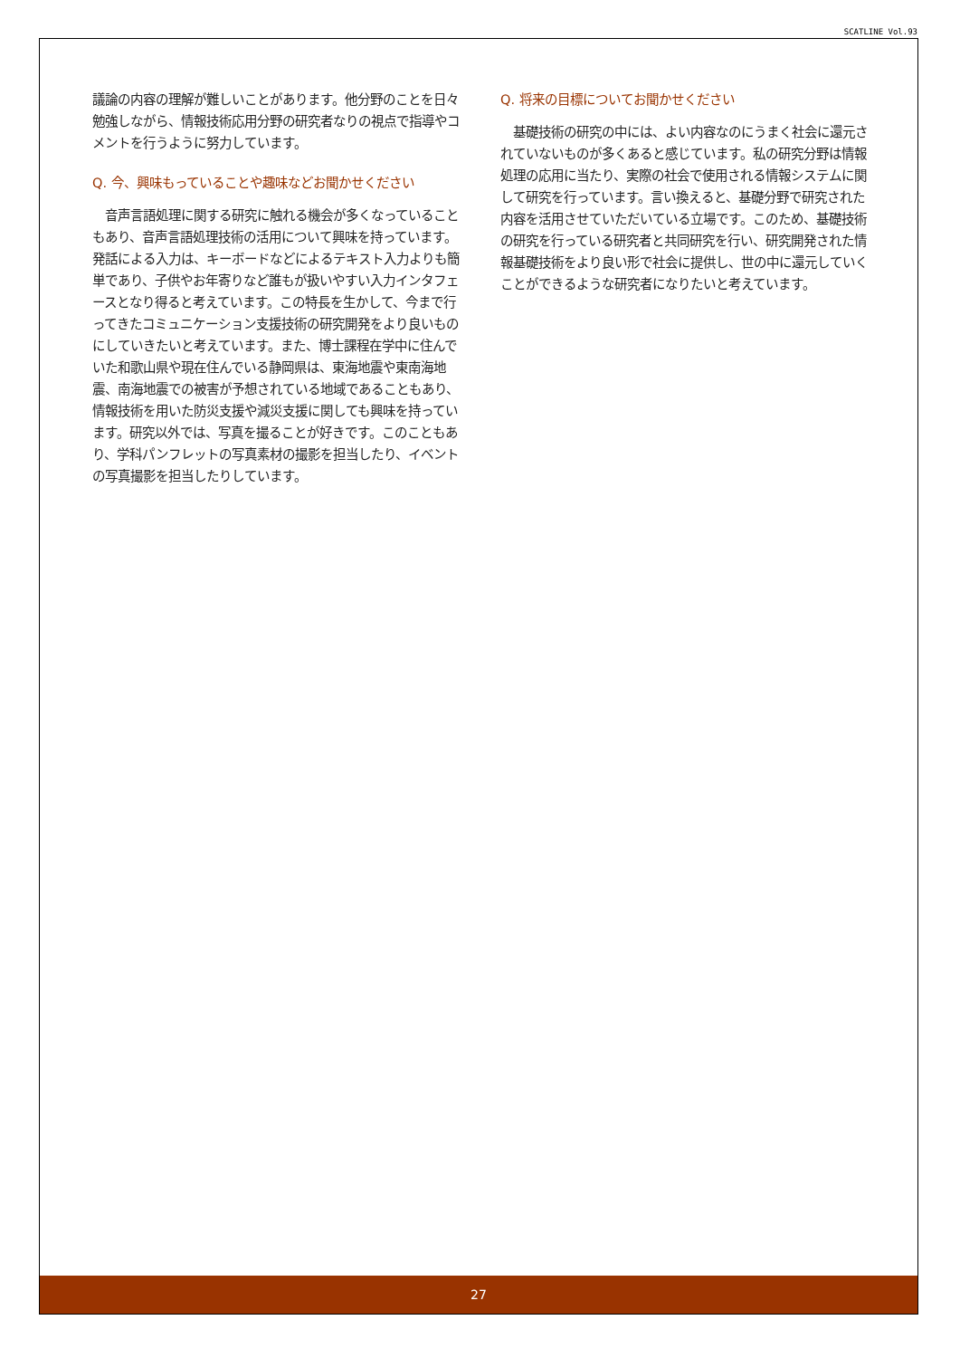SCATLINE Vol.93
議論の内容の理解が難しいことがあります。他分野のことを日々勉強しながら、情報技術応用分野の研究者なりの視点で指導やコメントを行うように努力しています。
Q. 今、興味もっていることや趣味などお聞かせください
　音声言語処理に関する研究に触れる機会が多くなっていることもあり、音声言語処理技術の活用について興味を持っています。発話による入力は、キーボードなどによるテキスト入力よりも簡単であり、子供やお年寄りなど誰もが扱いやすい入力インタフェースとなり得ると考えています。この特長を生かして、今まで行ってきたコミュニケーション支援技術の研究開発をより良いものにしていきたいと考えています。また、博士課程在学中に住んでいた和歌山県や現在住んでいる静岡県は、東海地震や東南海地震、南海地震での被害が予想されている地域であることもあり、情報技術を用いた防災支援や減災支援に関しても興味を持っています。研究以外では、写真を撮ることが好きです。このこともあり、学科パンフレットの写真素材の撮影を担当したり、イベントの写真撮影を担当したりしています。
Q. 将来の目標についてお聞かせください
　基礎技術の研究の中には、よい内容なのにうまく社会に還元されていないものが多くあると感じています。私の研究分野は情報処理の応用に当たり、実際の社会で使用される情報システムに関して研究を行っています。言い換えると、基礎分野で研究された内容を活用させていただいている立場です。このため、基礎技術の研究を行っている研究者と共同研究を行い、研究開発された情報基礎技術をより良い形で社会に提供し、世の中に還元していくことができるような研究者になりたいと考えています。
27